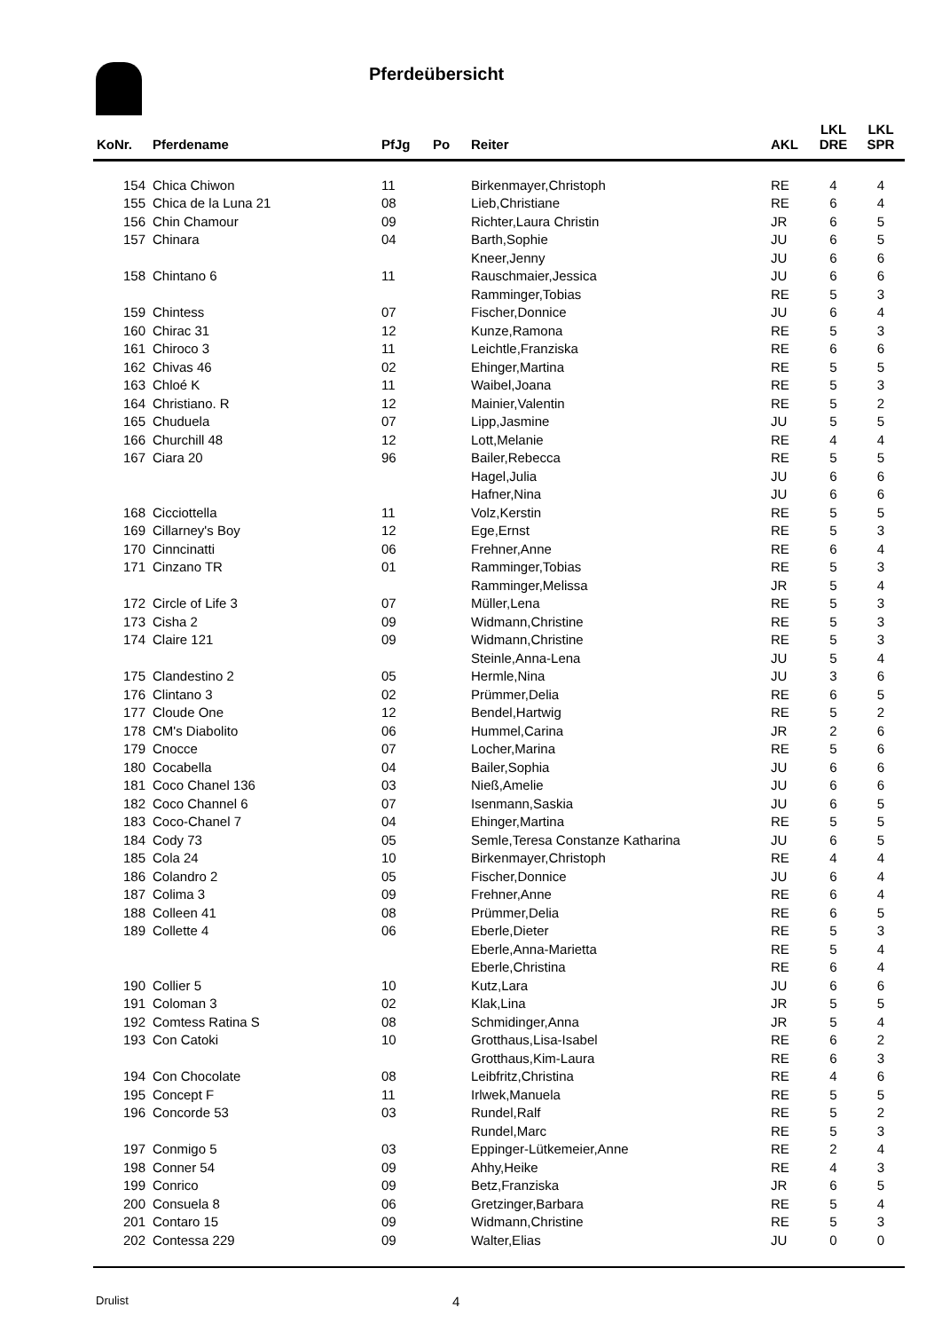Pferdeübersicht
| KoNr. | Pferdename | PfJg | Po | Reiter | AKL | LKL DRE | LKL SPR |
| --- | --- | --- | --- | --- | --- | --- | --- |
| 154 | Chica Chiwon | 11 | | Birkenmayer,Christoph | RE | 4 | 4 |
| 155 | Chica de la Luna 21 | 08 | | Lieb,Christiane | RE | 6 | 4 |
| 156 | Chin Chamour | 09 | | Richter,Laura Christin | JR | 6 | 5 |
| 157 | Chinara | 04 | | Barth,Sophie | JU | 6 | 5 |
| | | | | Kneer,Jenny | JU | 6 | 6 |
| 158 | Chintano 6 | 11 | | Rauschmaier,Jessica | JU | 6 | 6 |
| | | | | Ramminger,Tobias | RE | 5 | 3 |
| 159 | Chintess | 07 | | Fischer,Donnice | JU | 6 | 4 |
| 160 | Chirac 31 | 12 | | Kunze,Ramona | RE | 5 | 3 |
| 161 | Chiroco 3 | 11 | | Leichtle,Franziska | RE | 6 | 6 |
| 162 | Chivas 46 | 02 | | Ehinger,Martina | RE | 5 | 5 |
| 163 | Chloé K | 11 | | Waibel,Joana | RE | 5 | 3 |
| 164 | Christiano. R | 12 | | Mainier,Valentin | RE | 5 | 2 |
| 165 | Chuduela | 07 | | Lipp,Jasmine | JU | 5 | 5 |
| 166 | Churchill 48 | 12 | | Lott,Melanie | RE | 4 | 4 |
| 167 | Ciara 20 | 96 | | Bailer,Rebecca | RE | 5 | 5 |
| | | | | Hagel,Julia | JU | 6 | 6 |
| | | | | Hafner,Nina | JU | 6 | 6 |
| 168 | Cicciottella | 11 | | Volz,Kerstin | RE | 5 | 5 |
| 169 | Cillarney's Boy | 12 | | Ege,Ernst | RE | 5 | 3 |
| 170 | Cinncinatti | 06 | | Frehner,Anne | RE | 6 | 4 |
| 171 | Cinzano TR | 01 | | Ramminger,Tobias | RE | 5 | 3 |
| | | | | Ramminger,Melissa | JR | 5 | 4 |
| 172 | Circle of Life 3 | 07 | | Müller,Lena | RE | 5 | 3 |
| 173 | Cisha 2 | 09 | | Widmann,Christine | RE | 5 | 3 |
| 174 | Claire 121 | 09 | | Widmann,Christine | RE | 5 | 3 |
| | | | | Steinle,Anna-Lena | JU | 5 | 4 |
| 175 | Clandestino 2 | 05 | | Hermle,Nina | JU | 3 | 6 |
| 176 | Clintano 3 | 02 | | Prümmer,Delia | RE | 6 | 5 |
| 177 | Cloude One | 12 | | Bendel,Hartwig | RE | 5 | 2 |
| 178 | CM's Diabolito | 06 | | Hummel,Carina | JR | 2 | 6 |
| 179 | Cnocce | 07 | | Locher,Marina | RE | 5 | 6 |
| 180 | Cocabella | 04 | | Bailer,Sophia | JU | 6 | 6 |
| 181 | Coco Chanel 136 | 03 | | Nieß,Amelie | JU | 6 | 6 |
| 182 | Coco Channel 6 | 07 | | Isenmann,Saskia | JU | 6 | 5 |
| 183 | Coco-Chanel 7 | 04 | | Ehinger,Martina | RE | 5 | 5 |
| 184 | Cody 73 | 05 | | Semle,Teresa Constanze Katharina | JU | 6 | 5 |
| 185 | Cola 24 | 10 | | Birkenmayer,Christoph | RE | 4 | 4 |
| 186 | Colandro 2 | 05 | | Fischer,Donnice | JU | 6 | 4 |
| 187 | Colima 3 | 09 | | Frehner,Anne | RE | 6 | 4 |
| 188 | Colleen 41 | 08 | | Prümmer,Delia | RE | 6 | 5 |
| 189 | Collette 4 | 06 | | Eberle,Dieter | RE | 5 | 3 |
| | | | | Eberle,Anna-Marietta | RE | 5 | 4 |
| | | | | Eberle,Christina | RE | 6 | 4 |
| 190 | Collier 5 | 10 | | Kutz,Lara | JU | 6 | 6 |
| 191 | Coloman 3 | 02 | | Klak,Lina | JR | 5 | 5 |
| 192 | Comtess Ratina S | 08 | | Schmidinger,Anna | JR | 5 | 4 |
| 193 | Con Catoki | 10 | | Grotthaus,Lisa-Isabel | RE | 6 | 2 |
| | | | | Grotthaus,Kim-Laura | RE | 6 | 3 |
| 194 | Con Chocolate | 08 | | Leibfritz,Christina | RE | 4 | 6 |
| 195 | Concept F | 11 | | Irlwek,Manuela | RE | 5 | 5 |
| 196 | Concorde 53 | 03 | | Rundel,Ralf | RE | 5 | 2 |
| | | | | Rundel,Marc | RE | 5 | 3 |
| 197 | Conmigo 5 | 03 | | Eppinger-Lütkemeier,Anne | RE | 2 | 4 |
| 198 | Conner 54 | 09 | | Ahhy,Heike | RE | 4 | 3 |
| 199 | Conrico | 09 | | Betz,Franziska | JR | 6 | 5 |
| 200 | Consuela 8 | 06 | | Gretzinger,Barbara | RE | 5 | 4 |
| 201 | Contaro 15 | 09 | | Widmann,Christine | RE | 5 | 3 |
| 202 | Contessa 229 | 09 | | Walter,Elias | JU | 0 | 0 |
Drulist 4